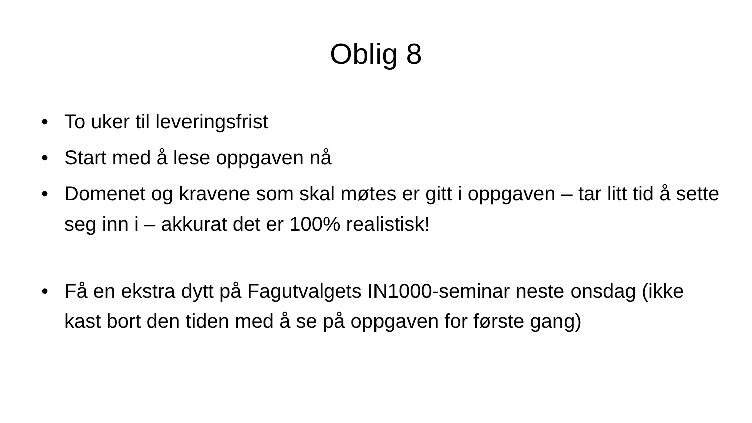Oblig 8
• To uker til leveringsfrist
• Start med å lese oppgaven nå
• Domenet og kravene som skal møtes er gitt i oppgaven – tar litt tid å sette seg inn i – akkurat det er 100% realistisk!
• Få en ekstra dytt på Fagutvalgets IN1000-seminar neste onsdag (ikke kast bort den tiden med å se på oppgaven for første gang)